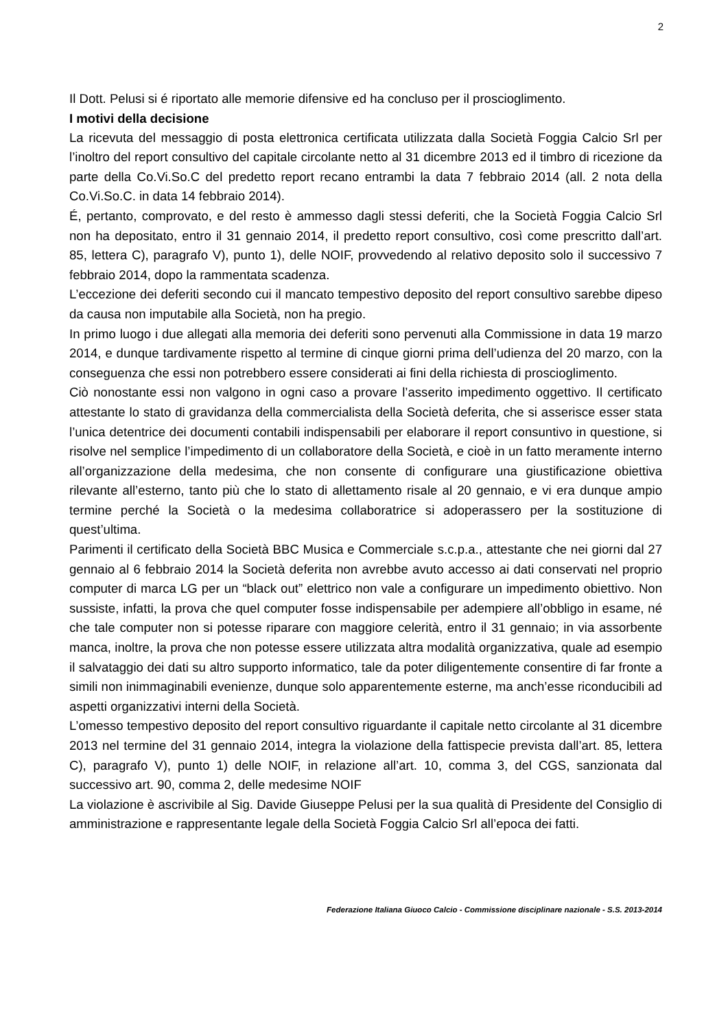2
Il Dott. Pelusi si é riportato alle memorie difensive ed ha concluso per il proscioglimento.
I motivi della decisione
La ricevuta del messaggio di posta elettronica certificata utilizzata dalla Società Foggia Calcio Srl per l’inoltro del report consultivo del capitale circolante netto al 31 dicembre 2013 ed il timbro di ricezione da parte della Co.Vi.So.C del predetto report recano entrambi la data 7 febbraio 2014 (all. 2 nota della Co.Vi.So.C. in data 14 febbraio 2014).
É, pertanto, comprovato, e del resto è ammesso dagli stessi deferiti, che la Società Foggia Calcio Srl non ha depositato, entro il 31 gennaio 2014, il predetto report consultivo, così come prescritto dall’art. 85, lettera C), paragrafo V), punto 1), delle NOIF, provvedendo al relativo deposito solo il successivo 7 febbraio 2014, dopo la rammentata scadenza.
L’eccezione dei deferiti secondo cui il mancato tempestivo deposito del report consultivo sarebbe dipeso da causa non imputabile alla Società, non ha pregio.
In primo luogo i due allegati alla memoria dei deferiti sono pervenuti alla Commissione in data 19 marzo 2014, e dunque tardivamente rispetto al termine di cinque giorni prima dell’udienza del 20 marzo, con la conseguenza che essi non potrebbero essere considerati ai fini della richiesta di proscioglimento.
Ciò nonostante essi non valgono in ogni caso a provare l’asserito impedimento oggettivo. Il certificato attestante lo stato di gravidanza della commercialista della Società deferita, che si asserisce esser stata l’unica detentrice dei documenti contabili indispensabili per elaborare il report consuntivo in questione, si risolve nel semplice l’impedimento di un collaboratore della Società, e cioè in un fatto meramente interno all’organizzazione della medesima, che non consente di configurare una giustificazione obiettiva rilevante all’esterno, tanto più che lo stato di allettamento risale al 20 gennaio, e vi era dunque ampio termine perché la Società o la medesima collaboratrice si adoperassero per la sostituzione di quest’ultima.
Parimenti il certificato della Società BBC Musica e Commerciale s.c.p.a., attestante che nei giorni dal 27 gennaio al 6 febbraio 2014 la Società deferita non avrebbe avuto accesso ai dati conservati nel proprio computer di marca LG per un “black out” elettrico non vale a configurare un impedimento obiettivo. Non sussiste, infatti, la prova che quel computer fosse indispensabile per adempiere all’obbligo in esame, né che tale computer non si potesse riparare con maggiore celerità, entro il 31 gennaio; in via assorbente manca, inoltre, la prova che non potesse essere utilizzata altra modalità organizzativa, quale ad esempio il salvataggio dei dati su altro supporto informatico, tale da poter diligentemente consentire di far fronte a simili non inimmaginabili evenienze, dunque solo apparentemente esterne, ma anch’esse riconducibili ad aspetti organizzativi interni della Società.
L’omesso tempestivo deposito del report consultivo riguardante il capitale netto circolante al 31 dicembre 2013 nel termine del 31 gennaio 2014, integra la violazione della fattispecie prevista dall’art. 85, lettera C), paragrafo V), punto 1) delle NOIF, in relazione all’art. 10, comma 3, del CGS, sanzionata dal successivo art. 90, comma 2, delle medesime NOIF
La violazione è ascrivibile al Sig. Davide Giuseppe Pelusi per la sua qualità di Presidente del Consiglio di amministrazione e rappresentante legale della Società Foggia Calcio Srl all’epoca dei fatti.
Federazione Italiana Giuoco Calcio - Commissione disciplinare nazionale - S.S. 2013-2014